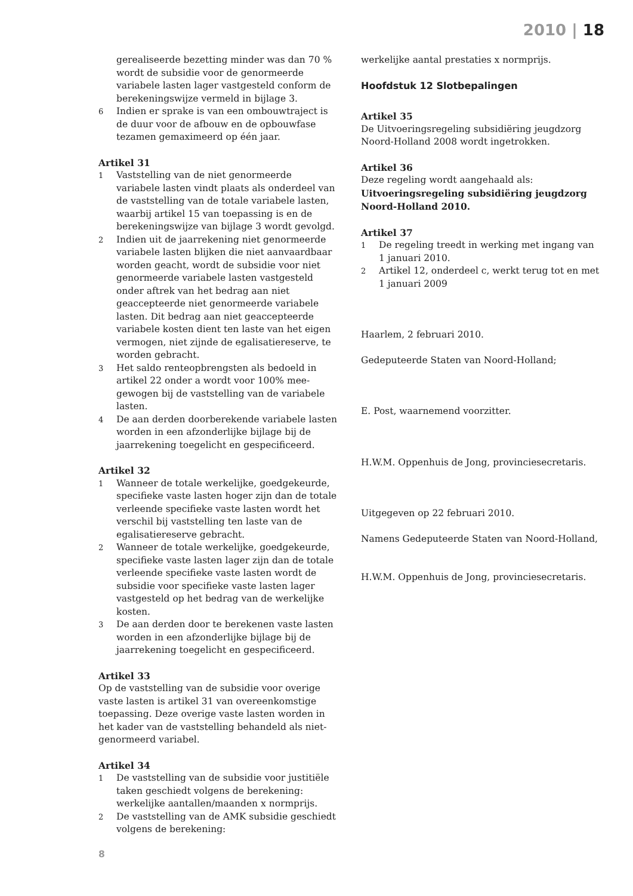2010 | 18
gerealiseerde bezetting minder was dan 70 % wordt de subsidie voor de genormeerde variabele lasten lager vastgesteld conform de berekeningswijze vermeld in bijlage 3.
6
Indien er sprake is van een ombouwtraject is de duur voor de afbouw en de opbouwfase tezamen gemaximeerd op één jaar.
Artikel 31
1
Vaststelling van de niet genormeerde variabele lasten vindt plaats als onderdeel van de vaststelling van de totale variabele lasten, waarbij artikel 15 van toepassing is en de berekeningswijze van bijlage 3 wordt gevolgd.
2
Indien uit de jaarrekening niet genormeerde variabele lasten blijken die niet aanvaardbaar worden geacht, wordt de subsidie voor niet genormeerde variabele lasten vastgesteld onder aftrek van het bedrag aan niet geaccepteerde niet genormeerde variabele lasten. Dit bedrag aan niet geaccepteerde variabele kosten dient ten laste van het eigen vermogen, niet zijnde de egalisatiereserve, te worden gebracht.
3
Het saldo renteopbrengsten als bedoeld in artikel 22 onder a wordt voor 100% mee-gewogen bij de vaststelling van de variabele lasten.
4
De aan derden doorberekende variabele lasten worden in een afzonderlijke bijlage bij de jaarrekening toegelicht en gespecificeerd.
Artikel 32
1
Wanneer de totale werkelijke, goedgekeurde, specifieke vaste lasten hoger zijn dan de totale verleende specifieke vaste lasten wordt het verschil bij vaststelling ten laste van de egalisatiereserve gebracht.
2
Wanneer de totale werkelijke, goedgekeurde, specifieke vaste lasten lager zijn dan de totale verleende specifieke vaste lasten wordt de subsidie voor specifieke vaste lasten lager vastgesteld op het bedrag van de werkelijke kosten.
3
De aan derden door te berekenen vaste lasten worden in een afzonderlijke bijlage bij de jaarrekening toegelicht en gespecificeerd.
Artikel 33
Op de vaststelling van de subsidie voor overige vaste lasten is artikel 31 van overeenkomstige toepassing. Deze overige vaste lasten worden in het kader van de vaststelling behandeld als niet-genormeerd variabel.
Artikel 34
1
De vaststelling van de subsidie voor justitiële taken geschiedt volgens de berekening: werkelijke aantallen/maanden x normprijs.
2
De vaststelling van de AMK subsidie geschiedt volgens de berekening:
werkelijke aantal prestaties x normprijs.
Hoofdstuk 12 Slotbepalingen
Artikel 35
De Uitvoeringsregeling subsidiëring jeugdzorg Noord-Holland 2008 wordt ingetrokken.
Artikel 36
Deze regeling wordt aangehaald als:
Uitvoeringsregeling subsidiëring jeugdzorg Noord-Holland 2010.
Artikel 37
1
De regeling treedt in werking met ingang van 1 januari 2010.
2
Artikel 12, onderdeel c, werkt terug tot en met 1 januari 2009
Haarlem, 2 februari 2010.
Gedeputeerde Staten van Noord-Holland;
E. Post, waarnemend voorzitter.
H.W.M. Oppenhuis de Jong, provinciesecretaris.
Uitgegeven op 22 februari 2010.
Namens Gedeputeerde Staten van Noord-Holland,
H.W.M. Oppenhuis de Jong, provinciesecretaris.
8